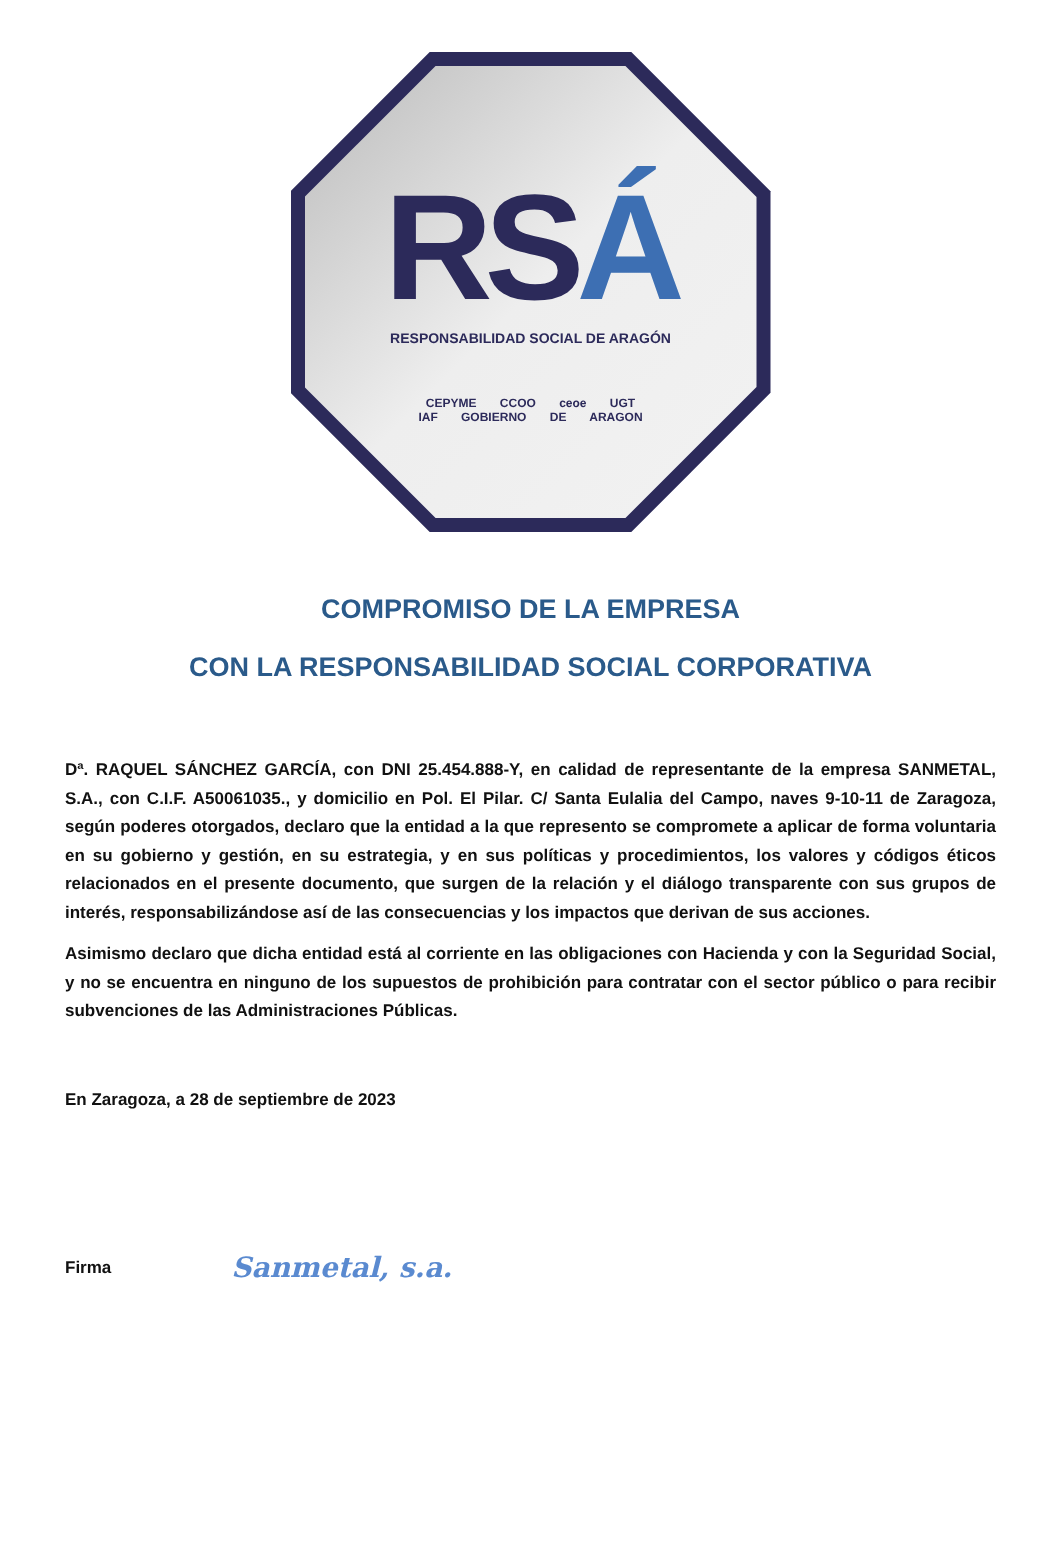RSÁ
RESPONSABILIDAD SOCIAL DE ARAGÓN
CEPYME CCOO ceoe UGT
IAF GOBIERNO DE ARAGON
COMPROMISO DE LA EMPRESA
CON LA RESPONSABILIDAD SOCIAL CORPORATIVA
Dª. RAQUEL SÁNCHEZ GARCÍA, con DNI 25.454.888-Y, en calidad de representante de la empresa SANMETAL, S.A., con C.I.F. A50061035., y domicilio en Pol. El Pilar. C/ Santa Eulalia del Campo, naves 9-10-11 de Zaragoza, según poderes otorgados, declaro que la entidad a la que represento se compromete a aplicar de forma voluntaria en su gobierno y gestión, en su estrategia, y en sus políticas y procedimientos, los valores y códigos éticos relacionados en el presente documento, que surgen de la relación y el diálogo transparente con sus grupos de interés, responsabilizándose así de las consecuencias y los impactos que derivan de sus acciones.
Asimismo declaro que dicha entidad está al corriente en las obligaciones con Hacienda y con la Seguridad Social, y no se encuentra en ninguno de los supuestos de prohibición para contratar con el sector público o para recibir subvenciones de las Administraciones Públicas.
En Zaragoza, a 28 de septiembre de 2023
Firma Sanmetal, s.a.